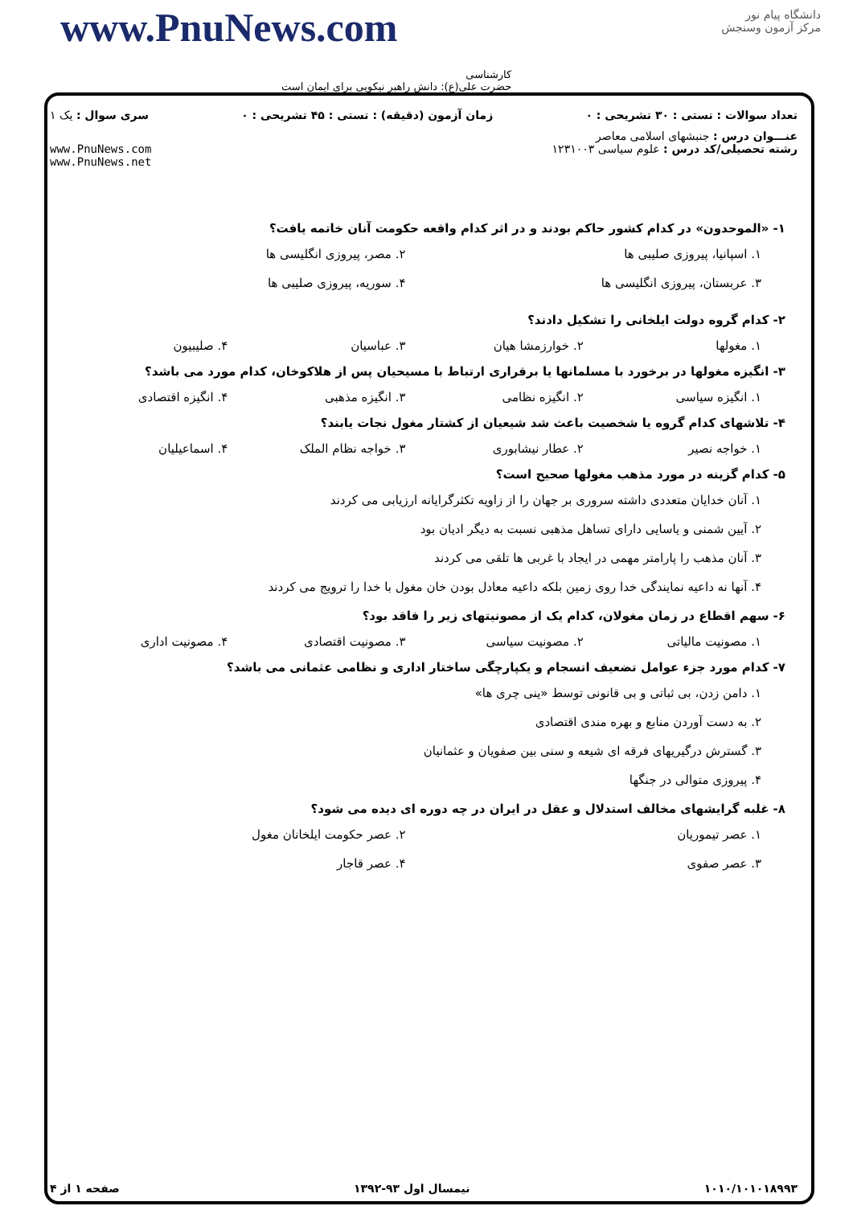دانشگاه پیام نور
مرکز آزمون وسنجش
www.PnuNews.com
کارشناسی
حضرت علی(ع): دانش راهبر نیکویی برای ایمان است
تعداد سوالات : تستی : ۳۰ تشریحی : ۰ زمان آزمون (دقیقه) : تستی : ۴۵ تشریحی : ۰ سری سوال : یک ۱
عنـــوان درس : جنبشهای اسلامی معاصر
رشته تحصیلی/کد درس : علوم سیاسی ۱۲۳۱۰۰۳ www.PnuNews.com
www.PnuNews.net
۱- «الموحدون» در کدام کشور حاکم بودند و در اثر کدام واقعه حکومت آنان خاتمه یافت؟
۱. اسپانیا، پیروزی صلیبی ها
۲. مصر، پیروزی انگلیسی ها
۳. عربستان، پیروزی انگلیسی ها
۴. سوریه، پیروزی صلیبی ها
۲- کدام گروه دولت ایلخانی را تشکیل دادند؟
۱. مغولها
۲. خوارزمشا هیان
۳. عباسیان
۴. صلیبیون
۳- انگیزه مغولها در برخورد با مسلمانها یا برقراری ارتباط با مسیحیان پس از هلاکوخان، کدام مورد می باشد؟
۱. انگیزه سیاسی
۲. انگیزه نظامی
۳. انگیزه مذهبی
۴. انگیزه اقتصادی
۴- تلاشهای کدام گروه یا شخصیت باعث شد شیعیان از کشتار مغول نجات یابند؟
۱. خواجه نصیر
۲. عطار نیشابوری
۳. خواجه نظام الملک
۴. اسماعیلیان
۵- کدام گزینه در مورد مذهب مغولها صحیح است؟
۱. آنان خدایان متعددی داشته سروری بر جهان را از زاویه تکثرگرایانه ارزیابی می کردند
۲. آیین شمنی و یاسایی دارای تساهل مذهبی نسبت به دیگر ادیان بود
۳. آنان مذهب را پارامتر مهمی در ایجاد با غربی ها تلقی می کردند
۴. آنها نه داعیه نمایندگی خدا روی زمین بلکه داعیه معادل بودن خان مغول با خدا را ترویج می کردند
۶- سهم اقطاع در زمان مغولان، کدام یک از مصونیتهای زیر را فاقد بود؟
۱. مصونیت مالیاتی
۲. مصونیت سیاسی
۳. مصونیت اقتصادی
۴. مصونیت اداری
۷- کدام مورد جزء عوامل تضعیف انسجام و یکپارچگی ساختار اداری و نظامی عثمانی می باشد؟
۱. دامن زدن، بی ثباتی و بی قانونی توسط «ینی چری ها»
۲. به دست آوردن منابع و بهره مندی اقتصادی
۳. گسترش درگیریهای فرقه ای شیعه و سنی بین صفویان و عثمانیان
۴. پیروزی متوالی در جنگها
۸- غلبه گرایشهای مخالف استدلال و عقل در ایران در چه دوره ای دیده می شود؟
۱. عصر تیموریان
۲. عصر حکومت ایلخانان مغول
۳. عصر صفوی
۴. عصر قاجار
۱۰۱۰/۱۰۱۰۱۸۹۹۳ نیمسال اول ۹۳-۱۳۹۲ صفحه ۱ از ۴